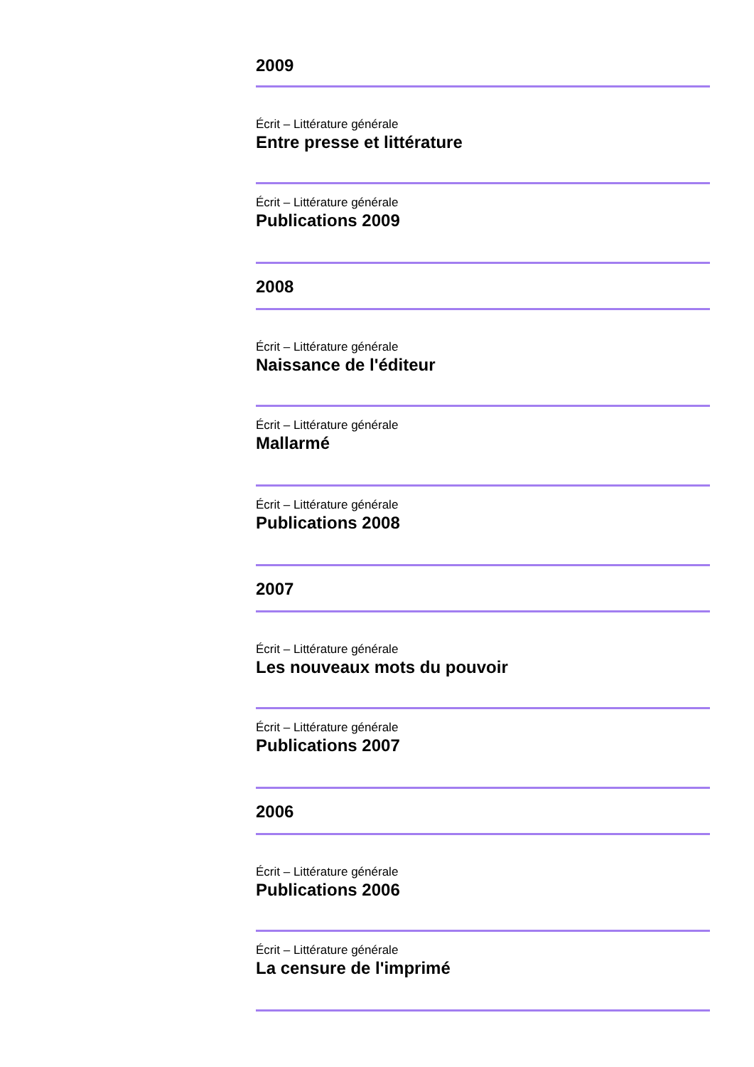2009
Écrit – Littérature générale
Entre presse et littérature
Écrit – Littérature générale
Publications 2009
2008
Écrit – Littérature générale
Naissance de l'éditeur
Écrit – Littérature générale
Mallarmé
Écrit – Littérature générale
Publications 2008
2007
Écrit – Littérature générale
Les nouveaux mots du pouvoir
Écrit – Littérature générale
Publications 2007
2006
Écrit – Littérature générale
Publications 2006
Écrit – Littérature générale
La censure de l'imprimé